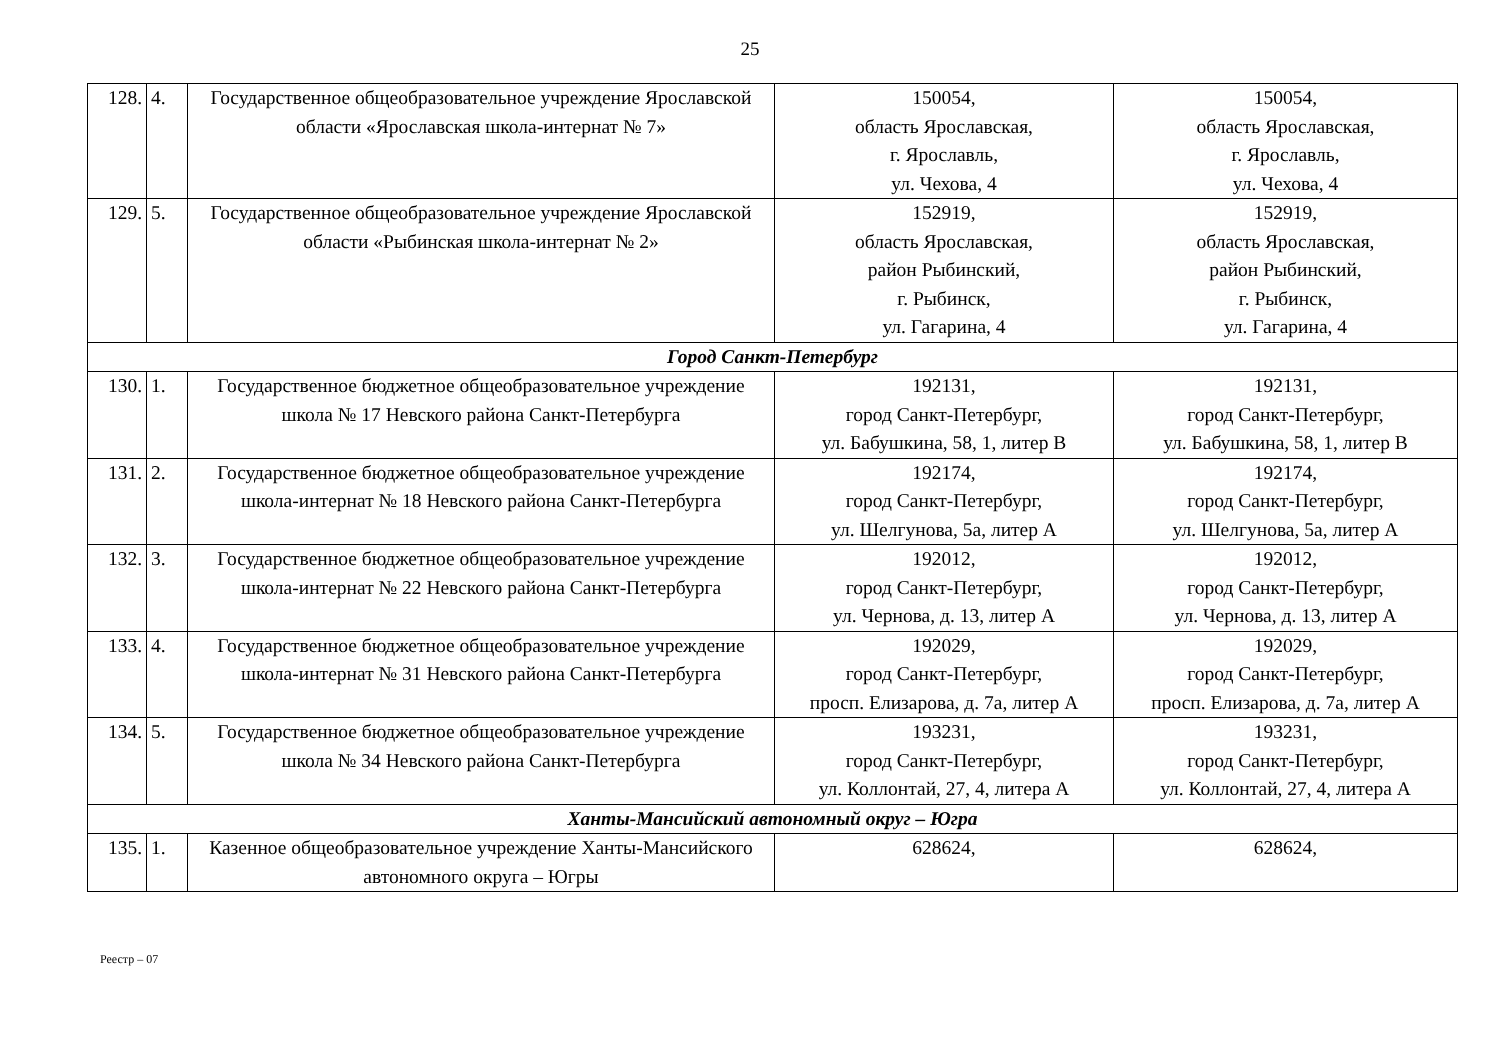25
| 128. | 4. | Государственное общеобразовательное учреждение Ярославской области «Ярославская школа-интернат № 7» | 150054, область Ярославская, г. Ярославль, ул. Чехова, 4 | 150054, область Ярославская, г. Ярославль, ул. Чехова, 4 |
| 129. | 5. | Государственное общеобразовательное учреждение Ярославской области «Рыбинская школа-интернат № 2» | 152919, область Ярославская, район Рыбинский, г. Рыбинск, ул. Гагарина, 4 | 152919, область Ярославская, район Рыбинский, г. Рыбинск, ул. Гагарина, 4 |
| Город Санкт-Петербург | | | | |
| 130. | 1. | Государственное бюджетное общеобразовательное учреждение школа № 17 Невского района Санкт-Петербурга | 192131, город Санкт-Петербург, ул. Бабушкина, 58, 1, литер В | 192131, город Санкт-Петербург, ул. Бабушкина, 58, 1, литер В |
| 131. | 2. | Государственное бюджетное общеобразовательное учреждение школа-интернат № 18 Невского района Санкт-Петербурга | 192174, город Санкт-Петербург, ул. Шелгунова, 5а, литер А | 192174, город Санкт-Петербург, ул. Шелгунова, 5а, литер А |
| 132. | 3. | Государственное бюджетное общеобразовательное учреждение школа-интернат № 22 Невского района Санкт-Петербурга | 192012, город Санкт-Петербург, ул. Чернова, д. 13, литер А | 192012, город Санкт-Петербург, ул. Чернова, д. 13, литер А |
| 133. | 4. | Государственное бюджетное общеобразовательное учреждение школа-интернат № 31 Невского района Санкт-Петербурга | 192029, город Санкт-Петербург, просп. Елизарова, д. 7а, литер А | 192029, город Санкт-Петербург, просп. Елизарова, д. 7а, литер А |
| 134. | 5. | Государственное бюджетное общеобразовательное учреждение школа № 34 Невского района Санкт-Петербурга | 193231, город Санкт-Петербург, ул. Коллонтай, 27, 4, литера А | 193231, город Санкт-Петербург, ул. Коллонтай, 27, 4, литера А |
| Ханты-Мансийский автономный округ – Югра | | | | |
| 135. | 1. | Казенное общеобразовательное учреждение Ханты-Мансийского автономного округа – Югры | 628624, | 628624, |
Реестр – 07